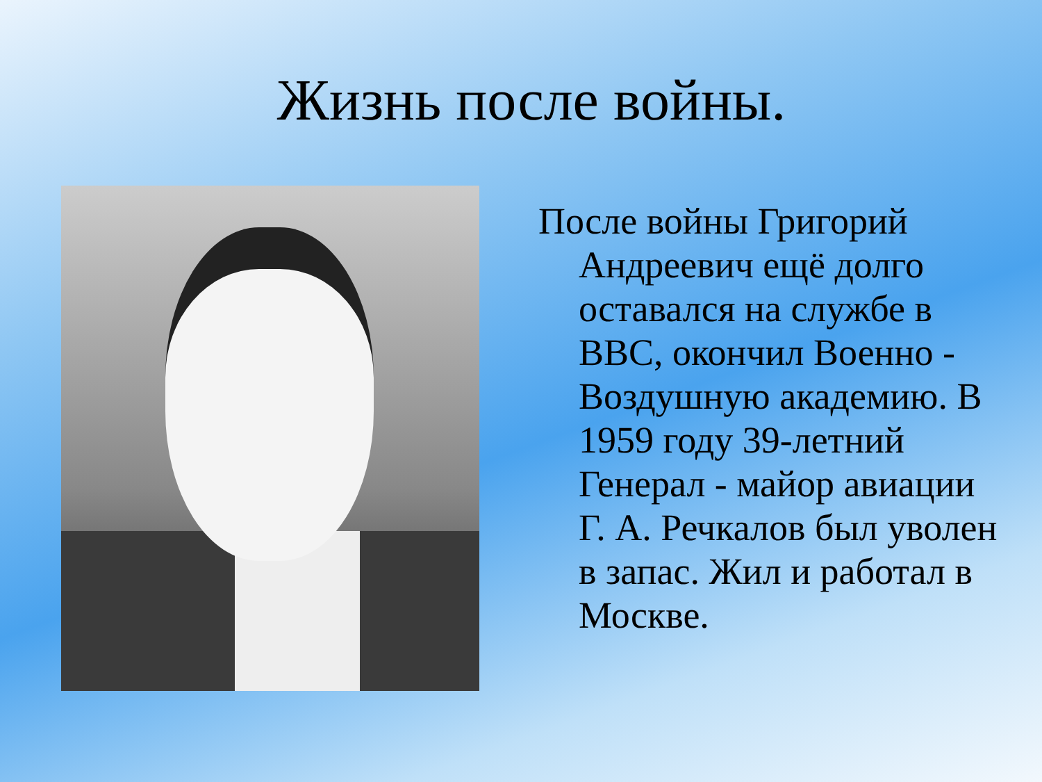Жизнь после войны.
После войны Григорий Андреевич ещё долго оставался на службе в ВВС, окончил Военно - Воздушную академию. В 1959 году 39-летний Генерал - майор авиации Г. А. Речкалов был уволен в запас. Жил и работал в Москве.